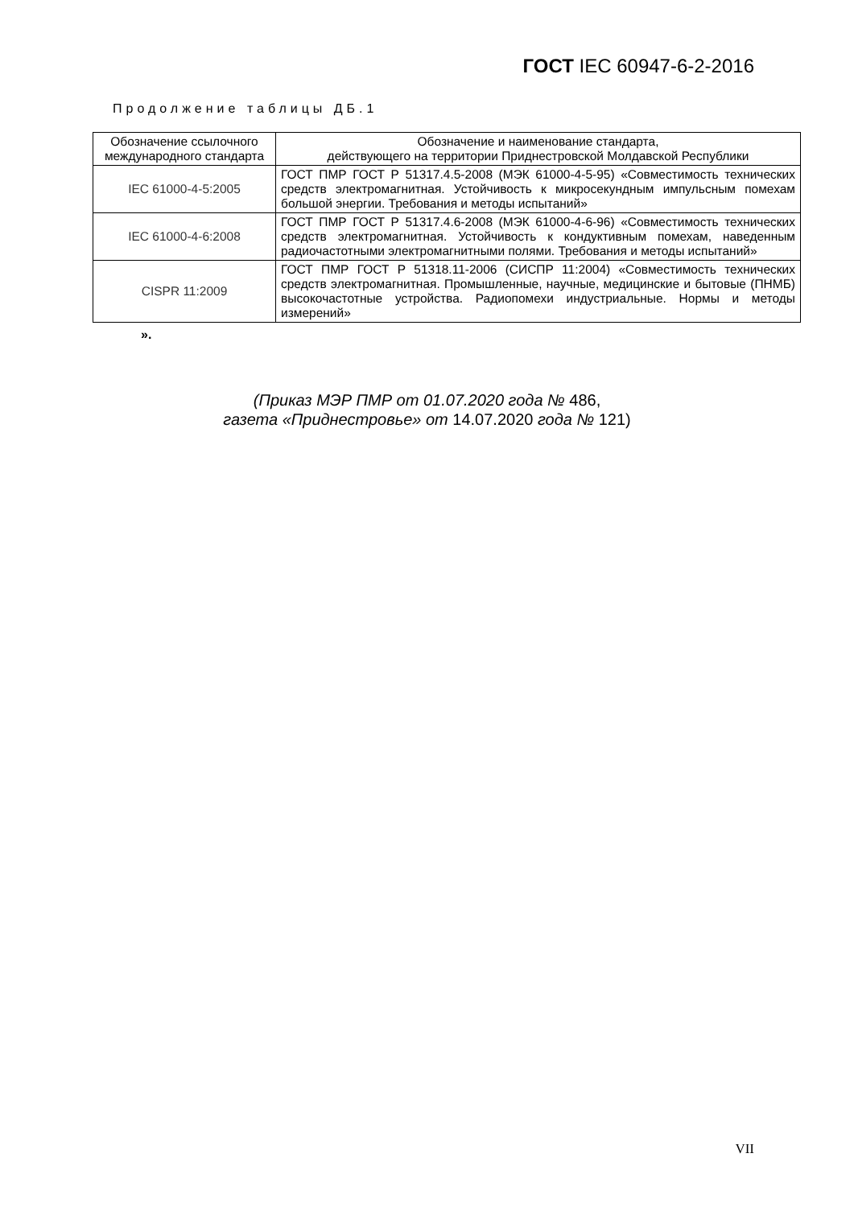ГОСТ IEC 60947-6-2-2016
Продолжение таблицы ДБ.1
| Обозначение ссылочного международного стандарта | Обозначение и наименование стандарта, действующего на территории Приднестровской Молдавской Республики |
| --- | --- |
| IEC 61000-4-5:2005 | ГОСТ ПМР ГОСТ Р 51317.4.5-2008 (МЭК 61000-4-5-95) «Совместимость технических средств электромагнитная. Устойчивость к микросекундным импульсным помехам большой энергии. Требования и методы испытаний» |
| IEC 61000-4-6:2008 | ГОСТ ПМР ГОСТ Р 51317.4.6-2008 (МЭК 61000-4-6-96) «Совместимость технических средств электромагнитная. Устойчивость к кондуктивным помехам, наведенным радиочастотными электромагнитными полями. Требования и методы испытаний» |
| CISPR 11:2009 | ГОСТ ПМР ГОСТ Р 51318.11-2006 (СИСПР 11:2004) «Совместимость технических средств электромагнитная. Промышленные, научные, медицинские и бытовые (ПНМБ) высокочастотные устройства. Радиопомехи индустриальные. Нормы и методы измерений» |
».
(Приказ МЭР ПМР от 01.07.2020 года № 486,
газета «Приднестровье» от 14.07.2020 года № 121)
VII